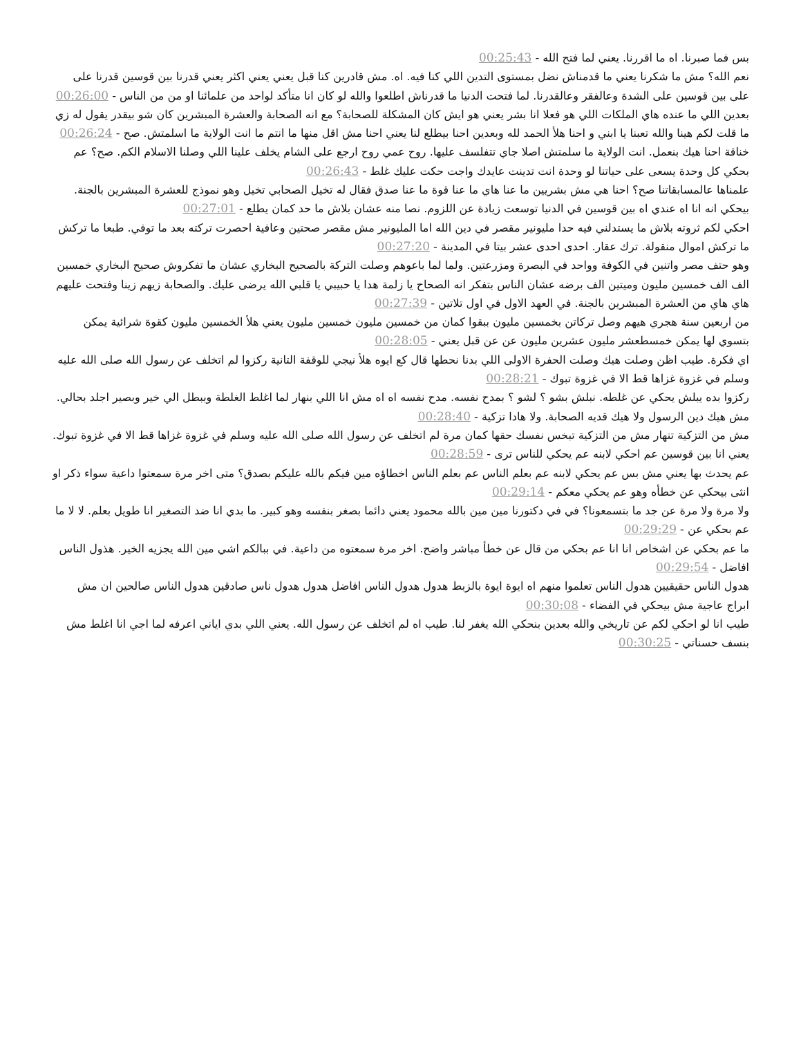بس فما صبرنا. اه ما اقررنا. يعني لما فتح الله - 00:25:43
نعم الله؟ مش ما شكرنا يعني ما قدمناش نضل بمستوى التدين اللي كنا فيه. اه. مش قادرين كنا قبل يعني يعني اكثر يعني قدرنا بين قوسين قدرنا على على بين قوسين على الشدة وعالفقر وعالقدرنا. لما فتحت الدنيا ما قدرناش اطلعوا والله لو كان انا متأكد لواحد من علمائنا او من من الناس - 00:26:00
بعدين اللي ما عنده هاي الملكات اللي هو فعلا انا بشر يعني هو ايش كان المشكلة للصحابة؟ مع انه الصحابة والعشرة المبشرين كان شو بيقدر يقول له زي ما قلت لكم هينا والله تعبنا يا ابني و احنا هلأ الحمد لله وبعدين احنا بيطلع لنا يعني احنا مش اقل منها ما انتم ما انت الولاية ما اسلمتش. صح - 00:26:24
خناقة احنا هيك بنعمل. انت الولاية ما سلمتش اصلا جاي تتفلسف عليها. روح عمي روح ارجع على الشام يخلف علينا اللي وصلنا الاسلام الكم. صح؟ عم بحكي كل وحدة يسعى على حياتنا لو وحدة انت تدينت عايدك واجت حكت عليك غلط - 00:26:43
علمناها عالمسابقاتنا صح؟ احنا هي مش بشريين ما عنا هاي ما عنا قوة ما عنا صدق فقال له تخيل الصحابي تخيل وهو نموذج للعشرة المبشرين بالجنة. بيحكي انه انا اه عندي اه بين قوسين في الدنيا توسعت زيادة عن اللزوم. نصا منه عشان بلاش ما حد كمان يطلع - 00:27:01
احكي لكم ثروته بلاش ما يستدلني فيه حدا مليونير مقصر في دين الله اما المليونير مش مقصر صحتين وعافية احصرت تركته بعد ما توفي. طبعا ما تركش ما تركش اموال منقولة. ترك عقار. احدى احدى عشر بيتا في المدينة - 00:27:20
وهو حتف مصر واتنين في الكوفة وواحد في البصرة ومزرعتين. ولما لما باعوهم وصلت التركة بالصحيح البخاري عشان ما تفكروش صحيح البخاري خمسين الف الف خمسين مليون وميتين الف برضه عشان الناس بتفكر انه الصحاح يا زلمة هدا يا حبيبي يا قلبي الله يرضى عليك. والصحابة زيهم زينا وفتحت عليهم هاي هاي من العشرة المبشرين بالجنة. في العهد الاول في اول تلاتين - 00:27:39
من اربعين سنة هجري هيهم وصل تركاتن بخمسين مليون ببقوا كمان من خمسين مليون خمسين مليون يعني هلأ الخمسين مليون كقوة شرائية يمكن بتسوي لها يمكن خمسطعشر مليون عشرين مليون عن عن قبل يعني - 00:28:05
اي فكرة. طيب اظن وصلت هيك وصلت الحفرة الاولى اللي بدنا نحطها قال كع ايوه هلأ نيجي للوقفة التانية ركزوا لم اتخلف عن رسول الله صلى الله عليه وسلم في غزوة غزاها قط الا في غزوة تبوك - 00:28:21
ركزوا بده يبلش يحكي عن غلطه. نبلش بشو ؟ لشو ؟ بمدح نفسه. مدح نفسه اه اه مش انا اللي بنهار لما اغلط الغلطة وببطل الي خير وبصير اجلد بحالي. مش هيك دين الرسول ولا هيك قديه الصحابة. ولا هادا تزكية - 00:28:40
مش من التزكية تنهار مش من التزكية تبخس نفسك حقها كمان مرة لم اتخلف عن رسول الله صلى الله عليه وسلم في غزوة غزاها قط الا في غزوة تبوك. يعني انا بين قوسين عم احكي لابنه عم يحكي للناس ترى - 00:28:59
عم يحدث بها يعني مش بس عم يحكي لابنه عم بعلم الناس عم بعلم الناس اخطاؤه مين فيكم بالله عليكم بصدق؟ متى اخر مرة سمعتوا داعية سواء ذكر او انثى بيحكي عن خطأه وهو عم يحكي معكم - 00:29:14
ولا مرة ولا مرة عن جد ما بتسمعونا؟ في في دكتورنا مين مين بالله محمود يعني دائما بصغر بنفسه وهو كبير. ما بدي انا ضد التصغير انا طويل بعلم. لا لا ما عم بحكي عن - 00:29:29
ما عم بحكي عن اشخاص انا انا عم بحكي من قال عن خطأ مباشر واضح. اخر مرة سمعتوه من داعية. في ببالكم اشي مين الله يجزيه الخير. هذول الناس افاضل - 00:29:54
هدول الناس حقيقيين هدول الناس تعلموا منهم اه ايوة ايوة بالزبط هدول هدول الناس افاضل هدول هدول ناس صادقين هدول الناس صالحين ان مش ابراج عاجية مش بيحكي في الفضاء - 00:30:08
طيب انا لو احكي لكم عن تاريخي والله بعدين بنحكي الله يغفر لنا. طيب اه لم اتخلف عن رسول الله. يعني اللي بدي اياني اعرفه لما اجي انا اغلط مش بنسف حسناتي - 00:30:25